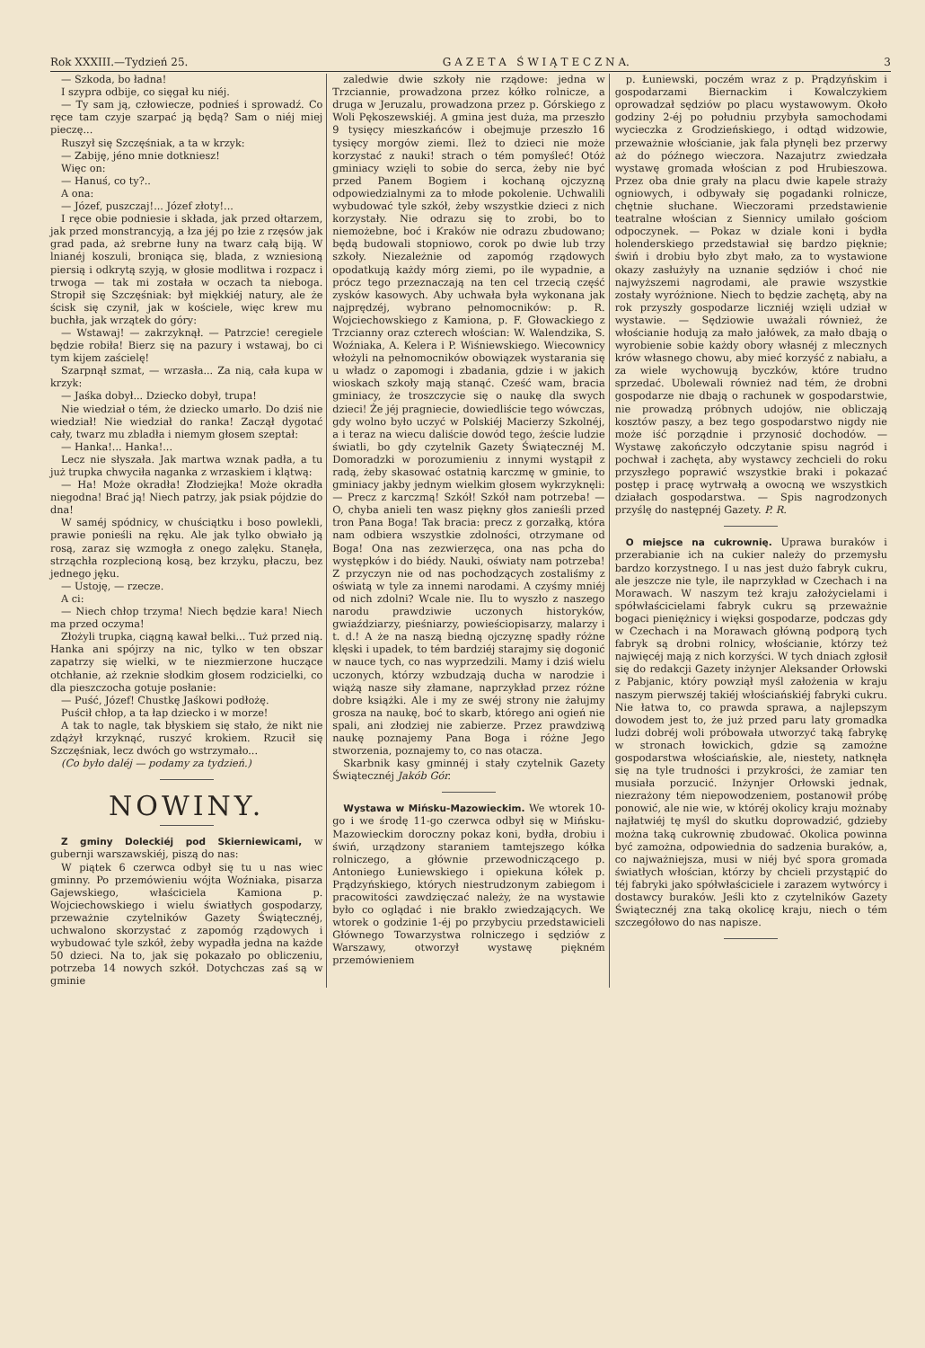Rok XXXIII.—Tydzień 25. G A Z E T A Ś W I Ą T E C Z N A. 3
— Szkoda, bo ładna!
I szypra odbije, co sięgał ku niéj.
— Ty sam ją, człowiecze, podnieś i sprowadź. Co ręce tam czyje szarpać ją będą? Sam o niéj miej pieczę...
Ruszył się Szczęśniak, a ta w krzyk:
— Zabiję, jéno mnie dotkniesz!
Więc on:
— Hanuś, co ty?..
A ona:
— Józef, puszczaj!... Józef złoty!...
I ręce obie podniesie i składa, jak przed ołtarzem, jak przed monstrancyją, a łza jéj po łzie z rzęsów jak grad pada, aż srebrne łuny na twarz całą biją. W lnianéj koszuli, broniąca się, blada, z wzniesioną piersią i odkrytą szyją, w głosie modlitwa i rozpacz i trwoga — tak mi została w oczach ta nieboga. Stropił się Szczęśniak: był miękkiéj natury, ale że ścisk się czynił, jak w kościele, więc krew mu buchła, jak wrzątek do góry:
— Wstawaj! — zakrzyknął. — Patrzcie! ceregiele będzie robiła! Bierz się na pazury i wstawaj, bo ci tym kijem zaścielę!
Szarpnął szmat, — wrzasła... Za nią, cała kupa w krzyk:
— Jaśka dobył... Dziecko dobył, trupa!
Nie wiedział o tém, że dziecko umarło. Do dziś nie wiedział! Nie wiedział do ranka! Zaczął dygotać cały, twarz mu zbladła i niemym głosem szeptał:
— Hanka!... Hanka!...
Lecz nie słyszała. Jak martwa wznak padła, a tu już trupka chwyciła naganka z wrzaskiem i klątwą:
— Ha! Może okradła! Złodziejka! Może okradła niegodna! Brać ją! Niech patrzy, jak psiak pójdzie do dna!
W saméj spódnicy, w chuściątku i boso powlekli, prawie ponieśli na ręku. Ale jak tylko obwiało ją rosą, zaraz się wzmogła z onego zalęku. Stanęła, strząchła rozplecioną kosą, bez krzyku, płaczu, bez jednego jęku.
— Ustoję, — rzecze.
A ci:
— Niech chłop trzyma! Niech będzie kara! Niech ma przed oczyma!
Złożyli trupka, ciągną kawał belki... Tuż przed nią. Hanka ani spójrzy na nic, tylko w ten obszar zapatrzy się wielki, w te niezmierzone huczące otchłanie, aż rzeknie słodkim głosem rodzicielki, co dla pieszczocha gotuje posłanie:
— Puść, Józef! Chustkę Jaśkowi podłożę.
Puścił chłop, a ta łap dziecko i w morze!
A tak to nagle, tak błyskiem się stało, że nikt nie zdążył krzyknąć, ruszyć krokiem. Rzucił się Szczęśniak, lecz dwóch go wstrzymało...
(Co było daléj — podamy za tydzień.)
NOWINY.
Z gminy Doleckiéj pod Skierniewicami, w gubernji warszawskiéj, piszą do nas:
W piątek 6 czerwca odbył się tu u nas wiec gminny. Po przemówieniu wójta Woźniaka, pisarza Gajewskiego, właściciela Kamiona p. Wojciechowskiego i wielu światłych gospodarzy, przeważnie czytelników Gazety Świątecznéj, uchwalono skorzystać z zapomóg rządowych i wybudować tyle szkół, żeby wypadła jedna na każde 50 dzieci. Na to, jak się pokazało po obliczeniu, potrzeba 14 nowych szkół. Dotychczas zaś są w gminie
zaledwie dwie szkoły nie rządowe: jedna w Trzciannie, prowadzona przez kółko rolnicze, a druga w Jeruzalu, prowadzona przez p. Górskiego z Woli Pękoszewskiéj. A gmina jest duża, ma przeszło 9 tysięcy mieszkańców i obejmuje przeszło 16 tysięcy morgów ziemi. Ileż to dzieci nie może korzystać z nauki! strach o tém pomyśleć! Otóż gminiacy wzięli to sobie do serca, żeby nie być przed Panem Bogiem i kochaną ojczyzną odpowiedzialnymi za to młode pokolenie. Uchwalili wybudować tyle szkół, żeby wszystkie dzieci z nich korzystały. Nie odrazu się to zrobi, bo to niemożebne, boć i Kraków nie odrazu zbudowano; będą budowali stopniowo, corok po dwie lub trzy szkoły. Niezależnie od zapomóg rządowych opodatkują każdy mórg ziemi, po ile wypadnie, a prócz tego przeznaczają na ten cel trzecią część zysków kasowych. Aby uchwała była wykonana jak najprędzéj, wybrano pełnomocników: p. R. Wojciechowskiego z Kamiona, p. F. Głowackiego z Trzcianny oraz czterech włościan: W. Walendzika, S. Woźniaka, A. Kelera i P. Wiśniewskiego. Wiecownicy włożyli na pełnomocników obowiązek wystarania się u władz o zapomogi i zbadania, gdzie i w jakich wioskach szkoły mają stanąć. Cześć wam, bracia gminiacy, że troszczycie się o naukę dla swych dzieci! Że jéj pragniecie, dowiedliście tego wówczas, gdy wolno było uczyć w Polskiéj Macierzy Szkolnéj, a i teraz na wiecu daliście dowód tego, żeście ludzie światli, bo gdy czytelnik Gazety Świątecznéj M. Domoradzki w porozumieniu z innymi wystąpił z radą, żeby skasować ostatnią karczmę w gminie, to gminiacy jakby jednym wielkim głosem wykrzyknęli: — Precz z karczmą! Szkół! Szkół nam potrzeba! — O, chyba anieli ten wasz piękny głos zanieśli przed tron Pana Boga! Tak bracia: precz z gorzałką, która nam odbiera wszystkie zdolności, otrzymane od Boga! Ona nas zezwierzęca, ona nas pcha do występków i do biédy. Nauki, oświaty nam potrzeba! Z przyczyn nie od nas pochodzących zostaliśmy z oświatą w tyle za innemi narodami. A czyśmy mniéj od nich zdolni? Wcale nie. Ilu to wyszło z naszego narodu prawdziwie uczonych historyków, gwiaździarzy, pieśniarzy, powieściopisarzy, malarzy i t. d.! A że na naszą biedną ojczyznę spadły różne klęski i upadek, to tém bardziéj starajmy się dogonić w nauce tych, co nas wyprzedzili. Mamy i dziś wielu uczonych, którzy wzbudzają ducha w narodzie i wiążą nasze siły złamane, naprzykład przez różne dobre książki. Ale i my ze swéj strony nie żałujmy grosza na naukę, boć to skarb, którego ani ogień nie spali, ani złodziej nie zabierze. Przez prawdziwą naukę poznajemy Pana Boga i różne Jego stworzenia, poznajemy to, co nas otacza.
Skarbnik kasy gminnéj i stały czytelnik Gazety Świątecznéj Jakób Gór.
Wystawa w Mińsku-Mazowieckim. We wtorek 10-go i we środę 11-go czerwca odbył się w Mińsku-Mazowieckim doroczny pokaz koni, bydła, drobiu i świń, urządzony staraniem tamtejszego kółka rolniczego, a głównie przewodniczącego p. Antoniego Łuniewskiego i opiekuna kółek p. Prądzyńskiego, których niestrudzonym zabiegom i pracowitości zawdzięczać należy, że na wystawie było co oglądać i nie brakło zwiedzających. We wtorek o godzinie 1-éj po przybyciu przedstawicieli Głównego Towarzystwa rolniczego i sędziów z Warszawy, otworzył wystawę piękném przemówieniem
p. Łuniewski, poczém wraz z p. Prądzyńskim i gospodarzami Biernackim i Kowalczykiem oprowadzał sędziów po placu wystawowym. Około godziny 2-éj po południu przybyła samochodami wycieczka z Grodzieńskiego, i odtąd widzowie, przeważnie włościanie, jak fala płynęli bez przerwy aż do późnego wieczora. Nazajutrz zwiedzała wystawę gromada włościan z pod Hrubieszowa. Przez oba dnie grały na placu dwie kapele straży ogniowych, i odbywały się pogadanki rolnicze, chętnie słuchane. Wieczorami przedstawienie teatralne włościan z Siennicy umilało gościom odpoczynek. — Pokaz w dziale koni i bydła holenderskiego przedstawiał się bardzo pięknie; świń i drobiu było zbyt mało, za to wystawione okazy zasłużyły na uznanie sędziów i choć nie najwyższemi nagrodami, ale prawie wszystkie zostały wyróżnione. Niech to będzie zachętą, aby na rok przyszły gospodarze liczniéj wzięli udział w wystawie. — Sędziowie uważali również, że włościanie hodują za mało jałówek, za mało dbają o wyrobienie sobie każdy obory własnéj z mlecznych krów własnego chowu, aby mieć korzyść z nabiału, a za wiele wychowują byczków, które trudno sprzedać. Ubolewali również nad tém, że drobni gospodarze nie dbają o rachunek w gospodarstwie, nie prowadzą próbnych udojów, nie obliczają kosztów paszy, a bez tego gospodarstwo nigdy nie może iść porządnie i przynosić dochodów. — Wystawę zakończyło odczytanie spisu nagród i pochwał i zachęta, aby wystawcy zechcieli do roku przyszłego poprawić wszystkie braki i pokazać postęp i pracę wytrwałą a owocną we wszystkich działach gospodarstwa. — Spis nagrodzonych przyślę do następnéj Gazety. P. R.
O miejsce na cukrownię. Uprawa buraków i przerabianie ich na cukier należy do przemysłu bardzo korzystnego. I u nas jest dużo fabryk cukru, ale jeszcze nie tyle, ile naprzykład w Czechach i na Morawach. W naszym też kraju założycielami i spółwłaścicielami fabryk cukru są przeważnie bogaci pieniężnicy i więksi gospodarze, podczas gdy w Czechach i na Morawach główną podporą tych fabryk są drobni rolnicy, włościanie, którzy też najwięcéj mają z nich korzyści. W tych dniach zgłosił się do redakcji Gazety inżynjer Aleksander Orłowski z Pabjanic, który powziął myśl założenia w kraju naszym pierwszéj takiéj włościańskiéj fabryki cukru. Nie łatwa to, co prawda sprawa, a najlepszym dowodem jest to, że już przed paru laty gromadka ludzi dobréj woli próbowała utworzyć taką fabrykę w stronach łowickich, gdzie są zamożne gospodarstwa włościańskie, ale, niestety, natknęła się na tyle trudności i przykrości, że zamiar ten musiała porzucić. Inżynjer Orłowski jednak, niezrażony tém niepowodzeniem, postanowił próbę ponowić, ale nie wie, w któréj okolicy kraju możnaby najłatwiéj tę myśl do skutku doprowadzić, gdzieby można taką cukrownię zbudować. Okolica powinna być zamożna, odpowiednia do sadzenia buraków, a, co najważniejsza, musi w niéj być spora gromada światłych włościan, którzy by chcieli przystąpić do téj fabryki jako spółwłaściciele i zarazem wytwórcy i dostawcy buraków. Jeśli kto z czytelników Gazety Świątecznéj zna taką okolicę kraju, niech o tém szczegółowo do nas napisze.